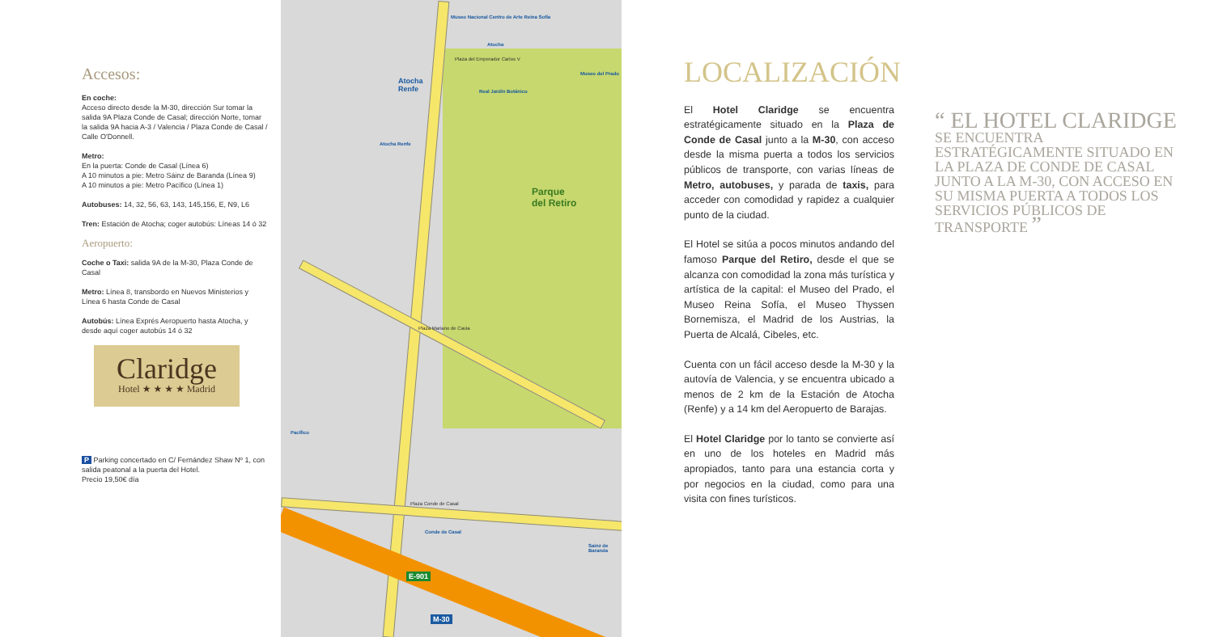Accesos:
En coche:
Acceso directo desde la M-30, dirección Sur tomar la salida 9A Plaza Conde de Casal; dirección Norte, tomar la salida 9A hacia A-3 / Valencia / Plaza Conde de Casal / Calle O'Donnell.
Metro:
En la puerta: Conde de Casal (Línea 6)
A 10 minutos a pie: Metro Sáinz de Baranda (Línea 9)
A 10 minutos a pie: Metro Pacífico (Línea 1)
Autobuses: 14, 32, 56, 63, 143, 145,156, E, N9, L6
Tren: Estación de Atocha; coger autobús: Líneas 14 ó 32
Aeropuerto:
Coche o Taxi: salida 9A de la M-30, Plaza Conde de Casal
Metro: Línea 8, transbordo en Nuevos Ministerios y Línea 6 hasta Conde de Casal
Autobús: Línea Exprés Aeropuerto hasta Atocha, y desde aquí coger autobús 14 ó 32
Claridge
Hotel ★ ★ ★ ★ Madrid
P Parking concertado en C/ Fernández Shaw Nº 1, con salida peatonal a la puerta del Hotel.
Precio 19,50€ día
Atocha
Renfe
Parque
del Retiro
Museo Nacional Centro de Arte Reina Sofía
Museo del Prado
Real Jardín Botánico
Atocha Renfe
Atocha
Pacífico
Conde de Casal
Sainz de Baranda
E-901
M-30
Plaza Conde de Casal
Plaza Mariano de Cavia
Plaza del Emperador Carlos V
LOCALIZACIÓN
El Hotel Claridge se encuentra estratégicamente situado en la Plaza de Conde de Casal junto a la M-30, con acceso desde la misma puerta a todos los servicios públicos de transporte, con varias líneas de Metro, autobuses, y parada de taxis, para acceder con comodidad y rapidez a cualquier punto de la ciudad.
El Hotel se sitúa a pocos minutos andando del famoso Parque del Retiro, desde el que se alcanza con comodidad la zona más turística y artística de la capital: el Museo del Prado, el Museo Reina Sofía, el Museo Thyssen Bornemisza, el Madrid de los Austrias, la Puerta de Alcalá, Cibeles, etc.
Cuenta con un fácil acceso desde la M-30 y la autovía de Valencia, y se encuentra ubicado a menos de 2 km de la Estación de Atocha (Renfe) y a 14 km del Aeropuerto de Barajas.
El Hotel Claridge por lo tanto se convierte así en uno de los hoteles en Madrid más apropiados, tanto para una estancia corta y por negocios en la ciudad, como para una visita con fines turísticos.
“ EL HOTEL CLARIDGE SE ENCUENTRA ESTRATÉGICAMENTE SITUADO EN LA PLAZA DE CONDE DE CASAL JUNTO A LA M-30, CON ACCESO EN SU MISMA PUERTA A TODOS LOS SERVICIOS PÚBLICOS DE TRANSPORTE ”